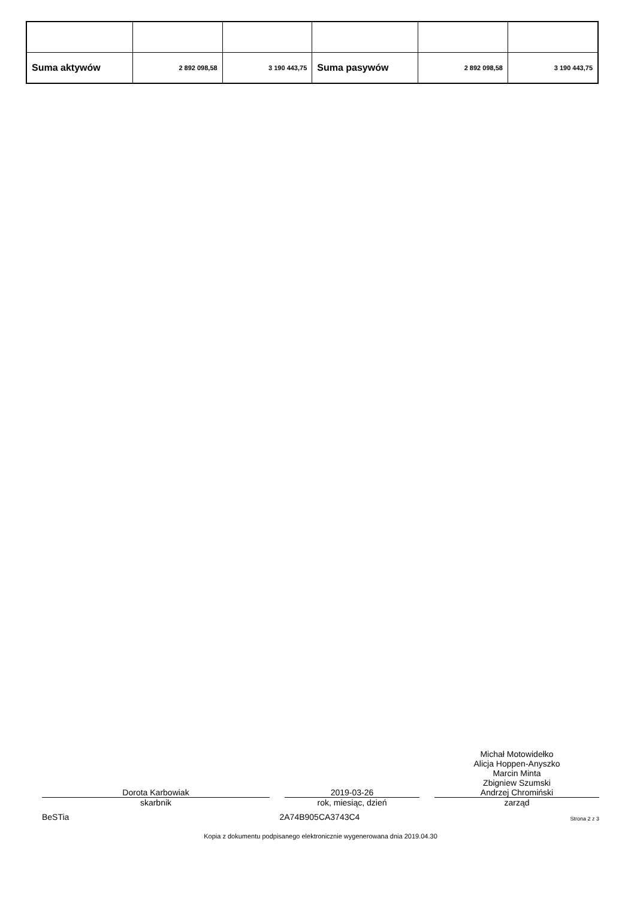| Suma aktywów | 2 892 098,58 | 3 190 443,75 | Suma pasywów | 2 892 098,58 | 3 190 443,75 |
Dorota Karbowiak
skarbnik
2019-03-26
rok, miesiąc, dzień
Michał Motowidełko
Alicja Hoppen-Anyszko
Marcin Minta
Zbigniew Szumski
Andrzej Chromiński
zarząd
BeSTia 2A74B905CA3743C4 Strona 2 z 3
Kopia z dokumentu podpisanego elektronicznie wygenerowana dnia 2019.04.30